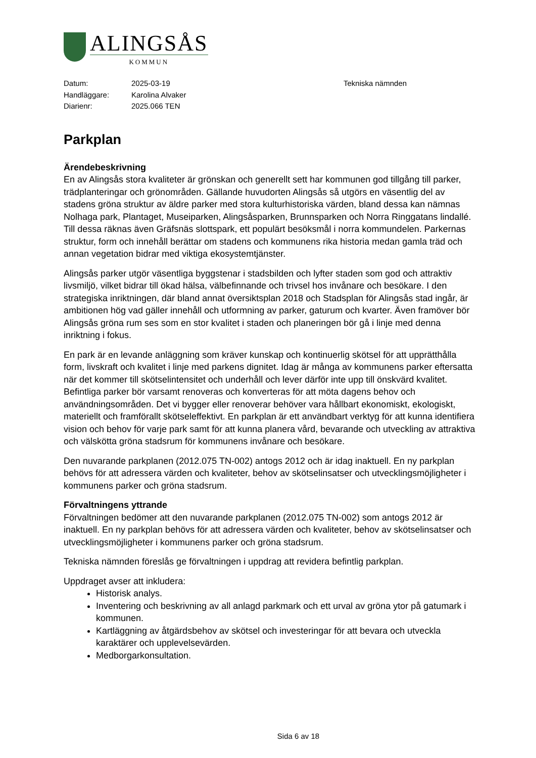ALINGSÅS
KOMMUN
| Datum: | 2025-03-19 | Tekniska nämnden |
| Handläggare: | Karolina Alvaker | |
| Diarienr: | 2025.066 TEN | |
Parkplan
Ärendebeskrivning
En av Alingsås stora kvaliteter är grönskan och generellt sett har kommunen god tillgång till parker, trädplanteringar och grönområden. Gällande huvudorten Alingsås så utgörs en väsentlig del av stadens gröna struktur av äldre parker med stora kulturhistoriska värden, bland dessa kan nämnas Nolhaga park, Plantaget, Museiparken, Alingsåsparken, Brunnsparken och Norra Ringgatans lindallé. Till dessa räknas även Gräfsnäs slottspark, ett populärt besöksmål i norra kommundelen. Parkernas struktur, form och innehåll berättar om stadens och kommunens rika historia medan gamla träd och annan vegetation bidrar med viktiga ekosystemtjänster.
Alingsås parker utgör väsentliga byggstenar i stadsbilden och lyfter staden som god och attraktiv livsmiljö, vilket bidrar till ökad hälsa, välbefinnande och trivsel hos invånare och besökare. I den strategiska inriktningen, där bland annat översiktsplan 2018 och Stadsplan för Alingsås stad ingår, är ambitionen hög vad gäller innehåll och utformning av parker, gaturum och kvarter. Även framöver bör Alingsås gröna rum ses som en stor kvalitet i staden och planeringen bör gå i linje med denna inriktning i fokus.
En park är en levande anläggning som kräver kunskap och kontinuerlig skötsel för att upprätthålla form, livskraft och kvalitet i linje med parkens dignitet. Idag är många av kommunens parker eftersatta när det kommer till skötselintensitet och underhåll och lever därför inte upp till önskvärd kvalitet. Befintliga parker bör varsamt renoveras och konverteras för att möta dagens behov och användningsområden. Det vi bygger eller renoverar behöver vara hållbart ekonomiskt, ekologiskt, materiellt och framförallt skötseleffektivt. En parkplan är ett användbart verktyg för att kunna identifiera vision och behov för varje park samt för att kunna planera vård, bevarande och utveckling av attraktiva och välskötta gröna stadsrum för kommunens invånare och besökare.
Den nuvarande parkplanen (2012.075 TN-002) antogs 2012 och är idag inaktuell. En ny parkplan behövs för att adressera värden och kvaliteter, behov av skötselinsatser och utvecklingsmöjligheter i kommunens parker och gröna stadsrum.
Förvaltningens yttrande
Förvaltningen bedömer att den nuvarande parkplanen (2012.075 TN-002) som antogs 2012 är inaktuell. En ny parkplan behövs för att adressera värden och kvaliteter, behov av skötselinsatser och utvecklingsmöjligheter i kommunens parker och gröna stadsrum.
Tekniska nämnden föreslås ge förvaltningen i uppdrag att revidera befintlig parkplan.
Uppdraget avser att inkludera:
Historisk analys.
Inventering och beskrivning av all anlagd parkmark och ett urval av gröna ytor på gatumark i kommunen.
Kartläggning av åtgärdsbehov av skötsel och investeringar för att bevara och utveckla karaktärer och upplevelsevärden.
Medborgarkonsultation.
Sida 6 av 18